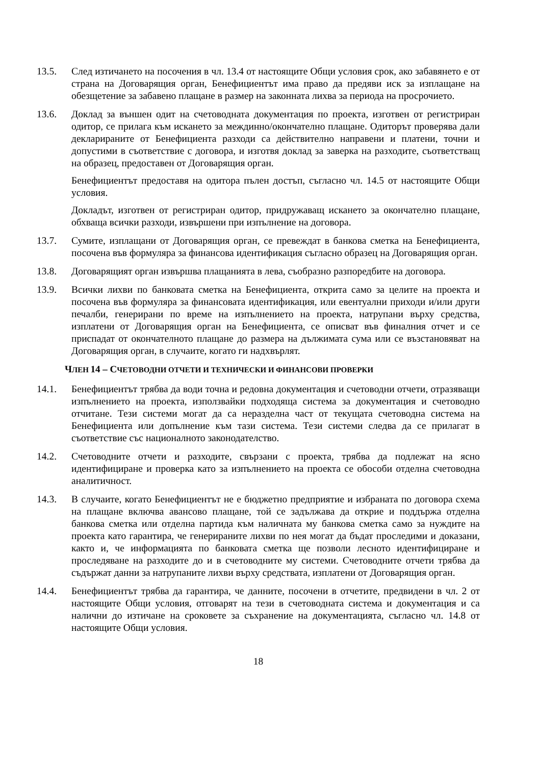13.5. След изтичането на посочения в чл. 13.4 от настоящите Общи условия срок, ако забавянето е от страна на Договарящия орган, Бенефициентът има право да предяви иск за изплащане на обезщетение за забавено плащане в размер на законната лихва за периода на просрочието.
13.6. Доклад за външен одит на счетоводната документация по проекта, изготвен от регистриран одитор, се прилага към искането за междинно/окончателно плащане. Одиторът проверява дали декларираните от Бенефициента разходи са действително направени и платени, точни и допустими в съответствие с договора, и изготвя доклад за заверка на разходите, съответстващ на образец, предоставен от Договарящия орган.
Бенефициентът предоставя на одитора пълен достъп, съгласно чл. 14.5 от настоящите Общи условия.
Докладът, изготвен от регистриран одитор, придружаващ искането за окончателно плащане, обхваща всички разходи, извършени при изпълнение на договора.
13.7. Сумите, изплащани от Договарящия орган, се превеждат в банкова сметка на Бенефициента, посочена във формуляра за финансова идентификация съгласно образец на Договарящия орган.
13.8. Договарящият орган извършва плащанията в лева, съобразно разпоредбите на договора.
13.9. Всички лихви по банковата сметка на Бенефициента, открита само за целите на проекта и посочена във формуляра за финансовата идентификация, или евентуални приходи и/или други печалби, генерирани по време на изпълнението на проекта, натрупани върху средства, изплатени от Договарящия орган на Бенефициента, се описват във финалния отчет и се приспадат от окончателното плащане до размера на дължимата сума или се възстановяват на Договарящия орган, в случаите, когато ги надхвърлят.
ЧЛЕН 14 – СЧЕТОВОДНИ ОТЧЕТИ И ТЕХНИЧЕСКИ И ФИНАНСОВИ ПРОВЕРКИ
14.1. Бенефициентът трябва да води точна и редовна документация и счетоводни отчети, отразяващи изпълнението на проекта, използвайки подходяща система за документация и счетоводно отчитане. Тези системи могат да са неразделна част от текущата счетоводна система на Бенефициента или допълнение към тази система. Тези системи следва да се прилагат в съответствие със националното законодателство.
14.2. Счетоводните отчети и разходите, свързани с проекта, трябва да подлежат на ясно идентифициране и проверка като за изпълнението на проекта се обособи отделна счетоводна аналитичност.
14.3. В случаите, когато Бенефициентът не е бюджетно предприятие и избраната по договора схема на плащане включва авансово плащане, той се задължава да открие и поддържа отделна банкова сметка или отделна партида към наличната му банкова сметка само за нуждите на проекта като гарантира, че генерираните лихви по нея могат да бъдат проследими и доказани, както и, че информацията по банковата сметка ще позволи лесното идентифициране и проследяване на разходите до и в счетоводните му системи. Счетоводните отчети трябва да съдържат данни за натрупаните лихви върху средствата, изплатени от Договарящия орган.
14.4. Бенефициентът трябва да гарантира, че данните, посочени в отчетите, предвидени в чл. 2 от настоящите Общи условия, отговарят на тези в счетоводната система и документация и са налични до изтичане на сроковете за съхранение на документацията, съгласно чл. 14.8 от настоящите Общи условия.
18